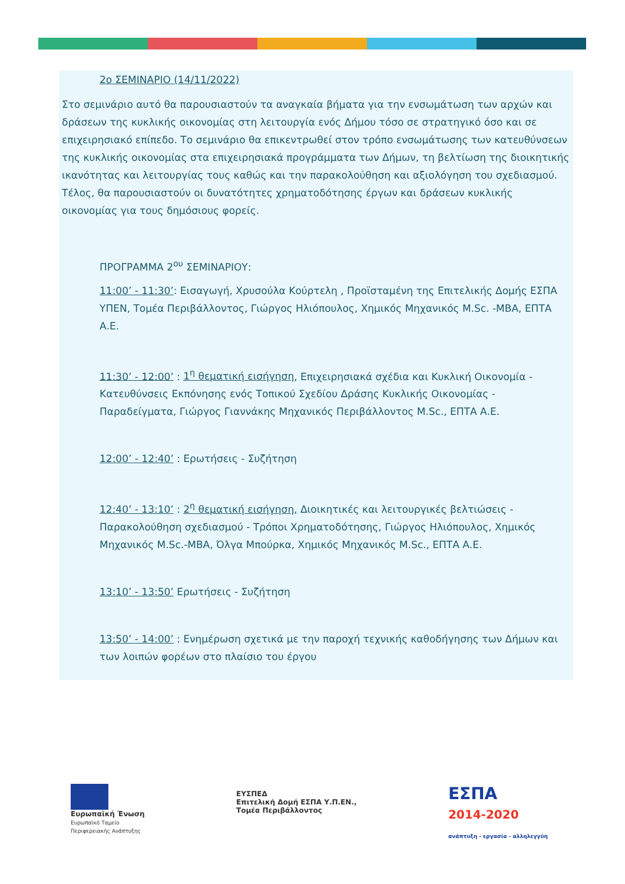2ο ΣΕΜΙΝΑΡΙΟ (14/11/2022)
Στο σεμινάριο αυτό θα παρουσιαστούν τα αναγκαία βήματα για την ενσωμάτωση των αρχών και δράσεων της κυκλικής οικονομίας στη λειτουργία ενός Δήμου τόσο σε στρατηγικό όσο και σε επιχειρησιακό επίπεδο. Το σεμινάριο θα επικεντρωθεί στον τρόπο ενσωμάτωσης των κατευθύνσεων της κυκλικής οικονομίας στα επιχειρησιακά προγράμματα των Δήμων, τη βελτίωση της διοικητικής ικανότητας και λειτουργίας τους καθώς και την παρακολούθηση και αξιολόγηση του σχεδιασμού. Τέλος, θα παρουσιαστούν οι δυνατότητες χρηματοδότησης έργων και δράσεων κυκλικής οικονομίας για τους δημόσιους φορείς.
ΠΡΟΓΡΑΜΜΑ 2<sup>ου</sup> ΣΕΜΙΝΑΡΙΟΥ:
11:00’ - 11:30’: Εισαγωγή, Χρυσούλα Κούρτελη , Προϊσταμένη της Επιτελικής Δομής ΕΣΠΑ ΥΠΕΝ, Τομέα Περιβάλλοντος, Γιώργος Ηλιόπουλος, Χημικός Μηχανικός M.Sc. -MBA, ΕΠΤΑ Α.Ε.
11:30’ - 12:00’ : 1<sup>η</sup> θεματική εισήγηση, Επιχειρησιακά σχέδια και Κυκλική Οικονομία - Κατευθύνσεις Εκπόνησης ενός Τοπικού Σχεδίου Δράσης Κυκλικής Οικονομίας - Παραδείγματα, Γιώργος Γιαννάκης Μηχανικός Περιβάλλοντος M.Sc., ΕΠΤΑ Α.Ε.
12:00’ - 12:40’ : Ερωτήσεις - Συζήτηση
12:40’ - 13:10’ : 2<sup>η</sup> θεματική εισήγηση, Διοικητικές και λειτουργικές βελτιώσεις - Παρακολούθηση σχεδιασμού - Τρόποι Χρηματοδότησης, Γιώργος Ηλιόπουλος, Χημικός Μηχανικός M.Sc.-MBA, Όλγα Μπούρκα, Χημικός Μηχανικός M.Sc., ΕΠΤΑ Α.Ε.
13:10’ - 13:50’ Ερωτήσεις - Συζήτηση
13:50’ - 14:00’ : Ενημέρωση σχετικά με την παροχή τεχνικής καθοδήγησης των Δήμων και των λοιπών φορέων στο πλαίσιο του έργου
Ευρωπαϊκή Ένωση
Ευρωπαϊκό Ταμείο
Περιφερειακής Ανάπτυξης
ΕΥΣΠΕΔ
Επιτελική Δομή ΕΣΠΑ Υ.Π.ΕΝ.,
Τομέα Περιβάλλοντος
ΕΣΠΑ
2014-2020
ανάπτυξη - εργασία - αλληλεγγύη